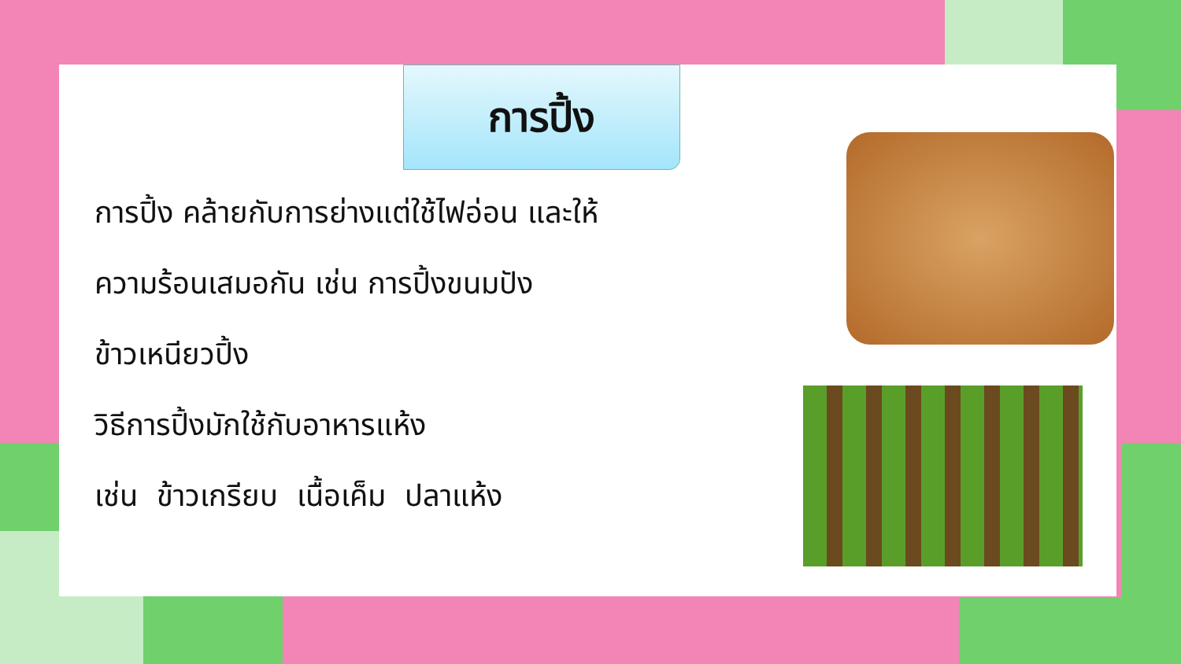การปิ้ง
การปิ้ง คล้ายกับการย่างแต่ใช้ไฟอ่อน และให้
ความร้อนเสมอกัน เช่น การปิ้งขนมปัง
ข้าวเหนียวปิ้ง
วิธีการปิ้งมักใช้กับอาหารแห้ง
เช่น ข้าวเกรียบ เนื้อเค็ม ปลาแห้ง